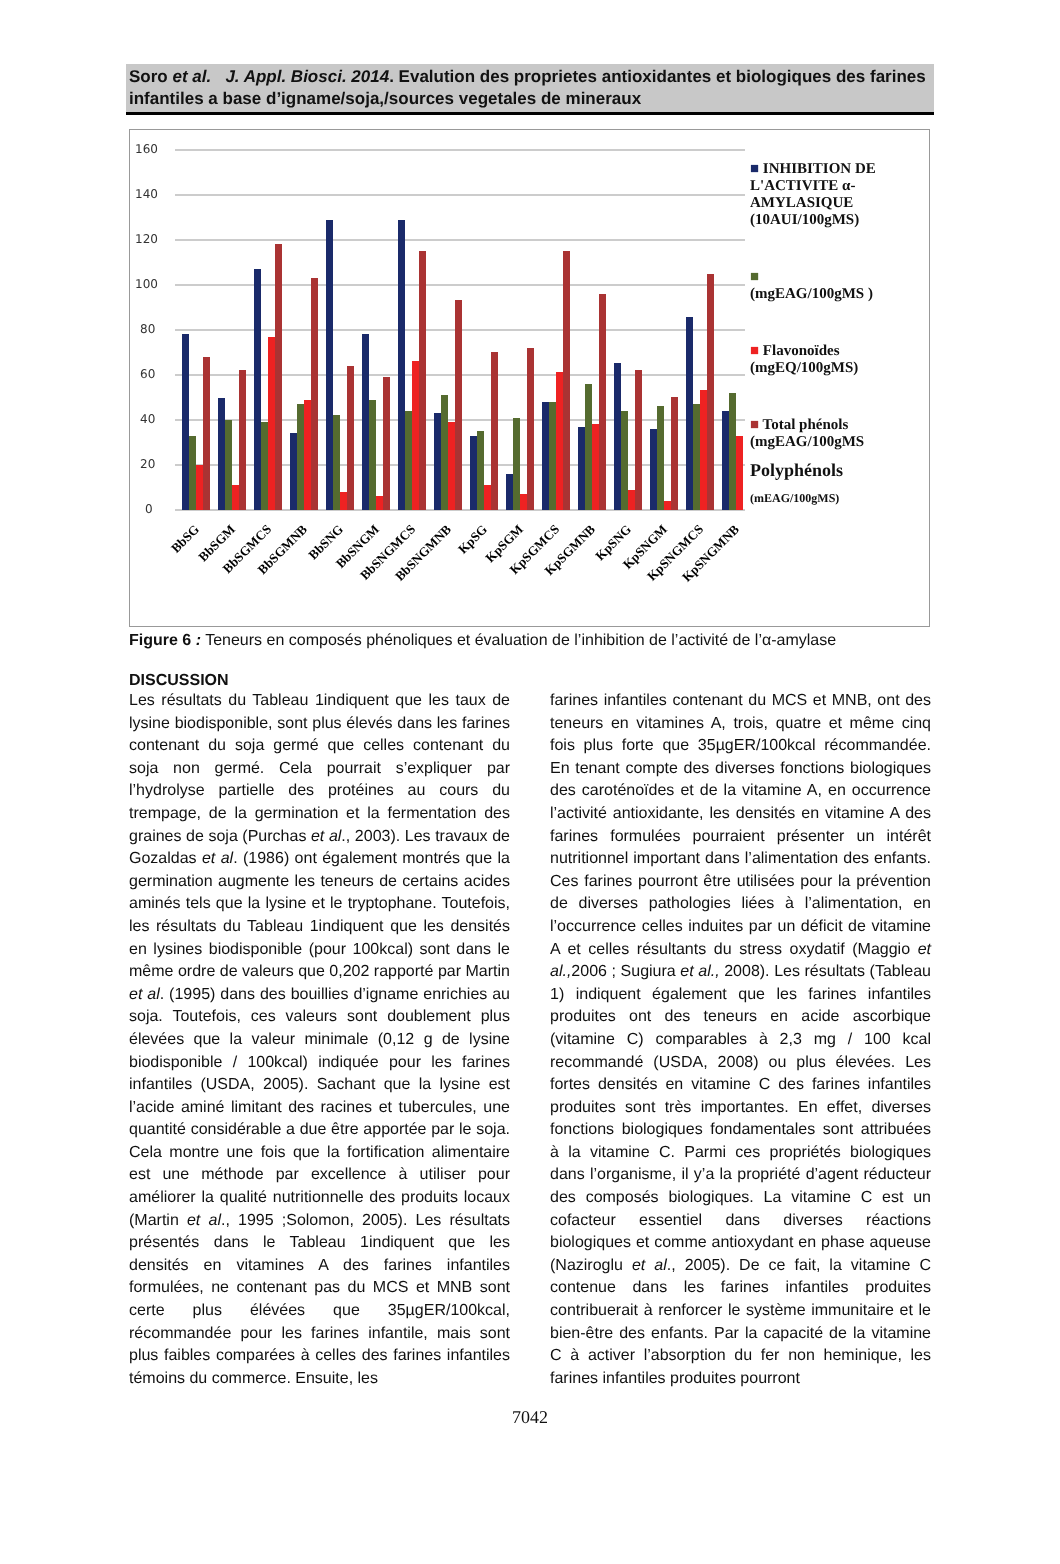Soro et al. J. Appl. Biosci. 2014. Evalution des proprietes antioxidantes et biologiques des farines infantiles a base d’igname/soja,/sources vegetales de mineraux
160
140
120
100
80
60
40
20
0
BbSG
BbSGM
BbSGMCS
BbSGMNB
BbSNG
BbSNGM
BbSNGMCS
BbSNGMNB
KpSG
KpSGM
KpSGMCS
KpSGMNB
KpSNG
KpSNGM
KpSNGMCS
KpSNGMNB
■ INHIBITION DE L'ACTIVITE α-AMYLASIQUE (10AUI/100gMS)
■
(mgEAG/100gMS )
■ Flavonoïdes (mgEQ/100gMS)
■ Total phénols (mgEAG/100gMS
Polyphénols
(mEAG/100gMS)
Figure 6 : Teneurs en composés phénoliques et évaluation de l’inhibition de l’activité de l’α-amylase
DISCUSSION
Les résultats du Tableau 1indiquent que les taux de lysine biodisponible, sont plus élevés dans les farines contenant du soja germé que celles contenant du soja non germé. Cela pourrait s’expliquer par l’hydrolyse partielle des protéines au cours du trempage, de la germination et la fermentation des graines de soja (Purchas et al., 2003). Les travaux de Gozaldas et al. (1986) ont également montrés que la germination augmente les teneurs de certains acides aminés tels que la lysine et le tryptophane. Toutefois, les résultats du Tableau 1indiquent que les densités en lysines biodisponible (pour 100kcal) sont dans le même ordre de valeurs que 0,202 rapporté par Martin et al. (1995) dans des bouillies d’igname enrichies au soja. Toutefois, ces valeurs sont doublement plus élevées que la valeur minimale (0,12 g de lysine biodisponible / 100kcal) indiquée pour les farines infantiles (USDA, 2005). Sachant que la lysine est l’acide aminé limitant des racines et tubercules, une quantité considérable a due être apportée par le soja. Cela montre une fois que la fortification alimentaire est une méthode par excellence à utiliser pour améliorer la qualité nutritionnelle des produits locaux (Martin et al., 1995 ;Solomon, 2005). Les résultats présentés dans le Tableau 1indiquent que les densités en vitamines A des farines infantiles formulées, ne contenant pas du MCS et MNB sont certe plus élévées que 35µgER/100kcal, récommandée pour les farines infantile, mais sont plus faibles comparées à celles des farines infantiles témoins du commerce. Ensuite, les
farines infantiles contenant du MCS et MNB, ont des teneurs en vitamines A, trois, quatre et même cinq fois plus forte que 35µgER/100kcal récommandée. En tenant compte des diverses fonctions biologiques des caroténoïdes et de la vitamine A, en occurrence l’activité antioxidante, les densités en vitamine A des farines formulées pourraient présenter un intérêt nutritionnel important dans l’alimentation des enfants. Ces farines pourront être utilisées pour la prévention de diverses pathologies liées à l’alimentation, en l’occurrence celles induites par un déficit de vitamine A et celles résultants du stress oxydatif (Maggio et al., 2006 ; Sugiura et al., 2008). Les résultats (Tableau 1) indiquent également que les farines infantiles produites ont des teneurs en acide ascorbique (vitamine C) comparables à 2,3 mg / 100 kcal recommandé (USDA, 2008) ou plus élevées. Les fortes densités en vitamine C des farines infantiles produites sont très importantes. En effet, diverses fonctions biologiques fondamentales sont attribuées à la vitamine C. Parmi ces propriétés biologiques dans l’organisme, il y’a la propriété d’agent réducteur des composés biologiques. La vitamine C est un cofacteur essentiel dans diverses réactions biologiques et comme antioxydant en phase aqueuse (Naziroglu et al., 2005). De ce fait, la vitamine C contenue dans les farines infantiles produites contribuerait à renforcer le système immunitaire et le bien-être des enfants. Par la capacité de la vitamine C à activer l’absorption du fer non heminique, les farines infantiles produites pourront
7042